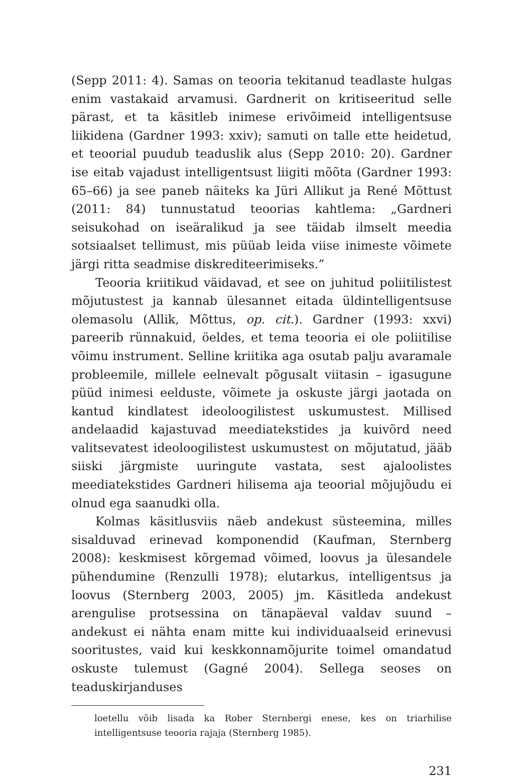(Sepp 2011: 4). Samas on teooria tekitanud teadlaste hulgas enim vastakaid arvamusi. Gardnerit on kritiseeritud selle pärast, et ta käsitleb inimese erivõimeid intelligentsuse liikidena (Gardner 1993: xxiv); samuti on talle ette heidetud, et teoorial puudub teaduslik alus (Sepp 2010: 20). Gardner ise eitab vajadust intelligentsust liigiti mõõta (Gardner 1993: 65–66) ja see paneb näiteks ka Jüri Allikut ja René Mõttust (2011: 84) tunnustatud teoorias kahtlema: „Gardneri seisukohad on iseäralikud ja see täidab ilmselt meedia sotsiaalset tellimust, mis püüab leida viise inimeste võimete järgi ritta seadmise diskrediteerimiseks.”
Teooria kriitikud väidavad, et see on juhitud poliitilistest mõjutustest ja kannab ülesannet eitada üldintelligentsuse olemasolu (Allik, Mõttus, op. cit.). Gardner (1993: xxvi) pareerib rünnakuid, öeldes, et tema teooria ei ole poliitilise võimu instrument. Selline kriitika aga osutab palju avaramale probleemile, millele eelnevalt põgusalt viitasin – igasugune püüd inimesi eelduste, võimete ja oskuste järgi jaotada on kantud kindlatest ideoloogilistest uskumustest. Millised andelaadid kajastuvad meediatekstides ja kuivõrd need valitsevatest ideoloogilistest uskumustest on mõjutatud, jääb siiski järgmiste uuringute vastata, sest ajaloolistes meediatekstides Gardneri hilisema aja teoorial mõjujõudu ei olnud ega saanudki olla.
Kolmas käsitlusviis näeb andekust süsteemina, milles sisalduvad erinevad komponendid (Kaufman, Sternberg 2008): keskmisest kõrgemad võimed, loovus ja ülesandele pühendumine (Renzulli 1978); elutarkus, intelligentsus ja loovus (Sternberg 2003, 2005) jm. Käsitleda andekust arengulise protsessina on tänapäeval valdav suund – andekust ei nähta enam mitte kui individuaalseid erinevusi sooritustes, vaid kui keskkonnamõjurite toimel omandatud oskuste tulemust (Gagné 2004). Sellega seoses on teaduskirjanduses
loetellu võib lisada ka Rober Sternbergi enese, kes on triarhilise intelligentsuse teooria rajaja (Sternberg 1985).
231